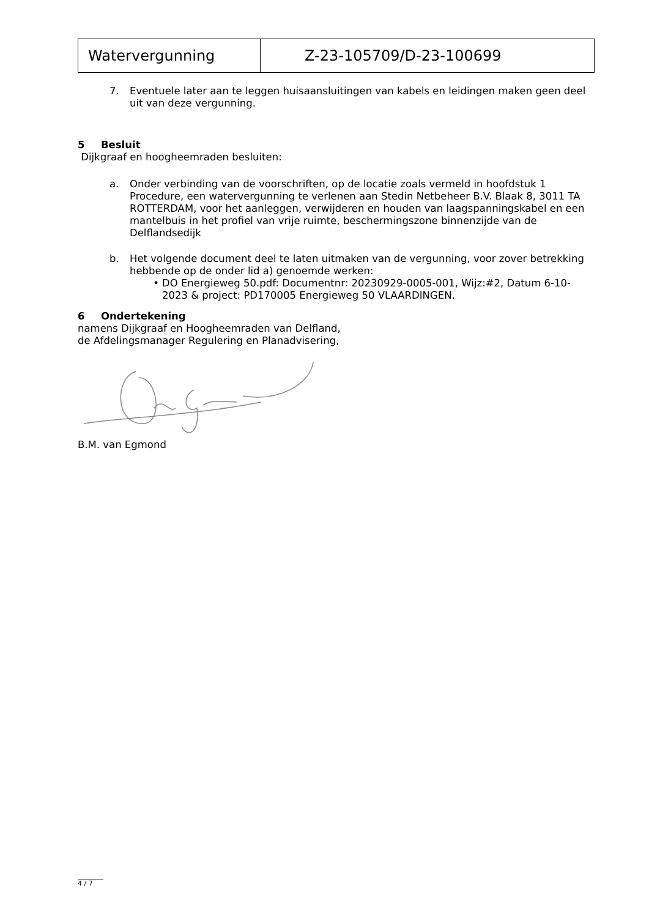| Watervergunning | Z-23-105709/D-23-100699 |
7. Eventuele later aan te leggen huisaansluitingen van kabels en leidingen maken geen deel uit van deze vergunning.
5 Besluit
Dijkgraaf en hoogheemraden besluiten:
a. Onder verbinding van de voorschriften, op de locatie zoals vermeld in hoofdstuk 1 Procedure, een watervergunning te verlenen aan Stedin Netbeheer B.V. Blaak 8, 3011 TA ROTTERDAM, voor het aanleggen, verwijderen en houden van laagspanningskabel en een mantelbuis in het profiel van vrije ruimte, beschermingszone binnenzijde van de Delflandsedijk
b. Het volgende document deel te laten uitmaken van de vergunning, voor zover betrekking hebbende op de onder lid a) genoemde werken:
• DO Energieweg 50.pdf: Documentnr: 20230929-0005-001, Wijz:#2, Datum 6-10-2023 & project: PD170005 Energieweg 50 VLAARDINGEN.
6 Ondertekening
namens Dijkgraaf en Hoogheemraden van Delfland,
de Afdelingsmanager Regulering en Planadvisering,
B.M. van Egmond
4 / 7